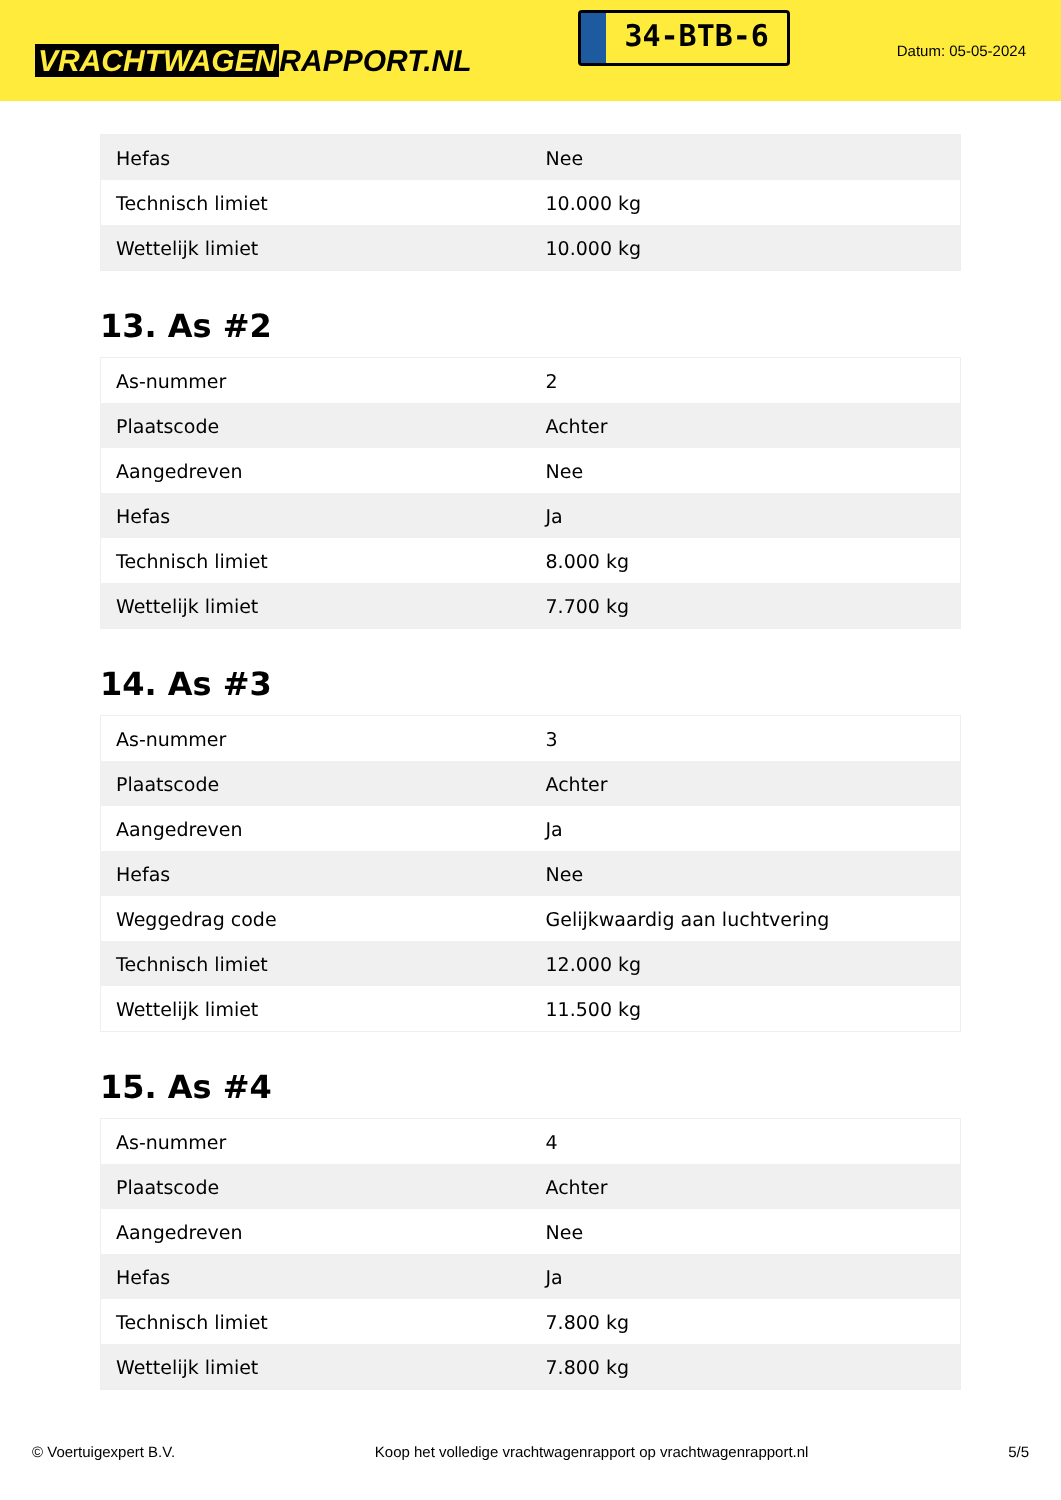VRACHTWAGEN RAPPORT.NL
34-BTB-6
Datum: 05-05-2024
| Hefas | Nee |
| Technisch limiet | 10.000 kg |
| Wettelijk limiet | 10.000 kg |
13. As #2
| As-nummer | 2 |
| Plaatscode | Achter |
| Aangedreven | Nee |
| Hefas | Ja |
| Technisch limiet | 8.000 kg |
| Wettelijk limiet | 7.700 kg |
14. As #3
| As-nummer | 3 |
| Plaatscode | Achter |
| Aangedreven | Ja |
| Hefas | Nee |
| Weggedrag code | Gelijkwaardig aan luchtvering |
| Technisch limiet | 12.000 kg |
| Wettelijk limiet | 11.500 kg |
15. As #4
| As-nummer | 4 |
| Plaatscode | Achter |
| Aangedreven | Nee |
| Hefas | Ja |
| Technisch limiet | 7.800 kg |
| Wettelijk limiet | 7.800 kg |
© Voertuigexpert B.V. Koop het volledige vrachtwagenrapport op vrachtwagenrapport.nl 5/5